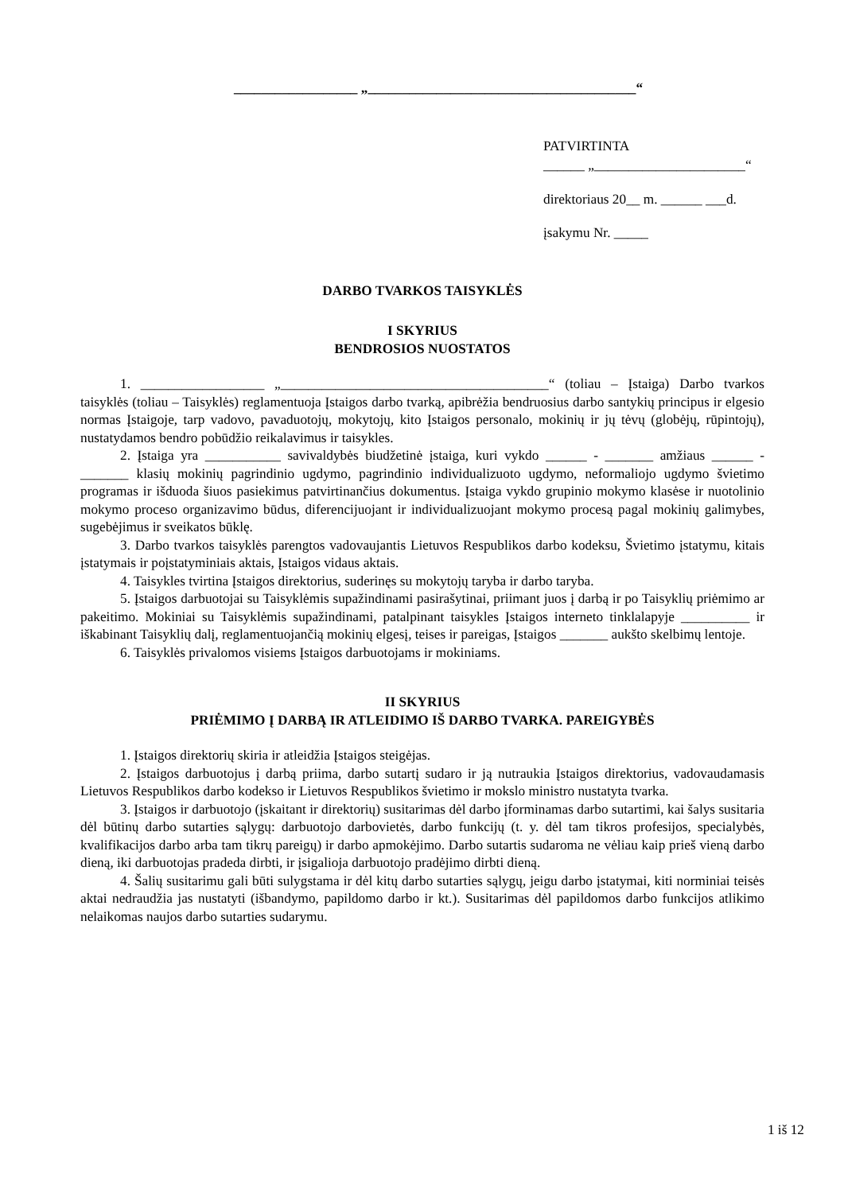__________________ „_______________________________________“
PATVIRTINTA
______ „______________________“
direktoriaus 20__ m. ______ ___d.
įsakymu Nr. _____
DARBO TVARKOS TAISYKLĖS
I SKYRIUS
BENDROSIOS NUOSTATOS
1. __________________ „_______________________________________“ (toliau – Įstaiga) Darbo tvarkos taisyklės (toliau – Taisyklės) reglamentuoja Įstaigos darbo tvarką, apibrėžia bendruosius darbo santykių principus ir elgesio normas Įstaigoje, tarp vadovo, pavaduotojų, mokytojų, kito Įstaigos personalo, mokinių ir jų tėvų (globėjų, rūpintojų), nustatydamos bendro pobūdžio reikalavimus ir taisykles.
2. Įstaiga yra ___________ savivaldybės biudžetinė įstaiga, kuri vykdo ______ - _______ amžiaus ______ - _______ klasių mokinių pagrindinio ugdymo, pagrindinio individualizuoto ugdymo, neformaliojo ugdymo švietimo programas ir išduoda šiuos pasiekimus patvirtinančius dokumentus. Įstaiga vykdo grupinio mokymo klasėse ir nuotolinio mokymo proceso organizavimo būdus, diferencijuojant ir individualizuojant mokymo procesą pagal mokinių galimybes, sugebėjimus ir sveikatos būklę.
3. Darbo tvarkos taisyklės parengtos vadovaujantis Lietuvos Respublikos darbo kodeksu, Švietimo įstatymu, kitais įstatymais ir poįstatyminiais aktais, Įstaigos vidaus aktais.
4. Taisykles tvirtina Įstaigos direktorius, suderinęs su mokytojų taryba ir darbo taryba.
5. Įstaigos darbuotojai su Taisyklėmis supažindinami pasirašytinai, priimant juos į darbą ir po Taisyklių priėmimo ar pakeitimo. Mokiniai su Taisyklėmis supažindinami, patalpinant taisykles Įstaigos interneto tinklalapyje __________ ir iškabinant Taisyklių dalį, reglamentuojančią mokinių elgesį, teises ir pareigas, Įstaigos _______ aukšto skelbimų lentoje.
6. Taisyklės privalomos visiems Įstaigos darbuotojams ir mokiniams.
II SKYRIUS
PRIĖMIMO Į DARBĄ IR ATLEIDIMO IŠ DARBO TVARKA. PAREIGYBĖS
1. Įstaigos direktorių skiria ir atleidžia Įstaigos steigėjas.
2. Įstaigos darbuotojus į darbą priima, darbo sutartį sudaro ir ją nutraukia Įstaigos direktorius, vadovaudamasis Lietuvos Respublikos darbo kodekso ir Lietuvos Respublikos švietimo ir mokslo ministro nustatyta tvarka.
3. Įstaigos ir darbuotojo (įskaitant ir direktorių) susitarimas dėl darbo įforminamas darbo sutartimi, kai šalys susitaria dėl būtinų darbo sutarties sąlygų: darbuotojo darbovietės, darbo funkcijų (t. y. dėl tam tikros profesijos, specialybės, kvalifikacijos darbo arba tam tikrų pareigų) ir darbo apmokėjimo. Darbo sutartis sudaroma ne vėliau kaip prieš vieną darbo dieną, iki darbuotojas pradeda dirbti, ir įsigalioja darbuotojo pradėjimo dirbti dieną.
4. Šalių susitarimu gali būti sulygstama ir dėl kitų darbo sutarties sąlygų, jeigu darbo įstatymai, kiti norminiai teisės aktai nedraudžia jas nustatyti (išbandymo, papildomo darbo ir kt.). Susitarimas dėl papildomos darbo funkcijos atlikimo nelaikomas naujos darbo sutarties sudarymu.
1 iš 12